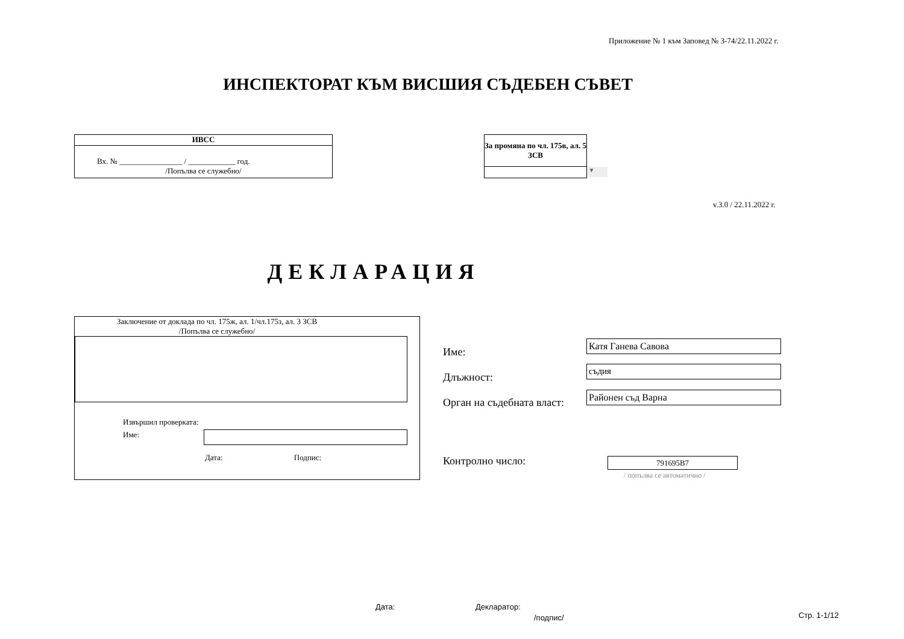Приложение № 1 към Заповед № З-74/22.11.2022 г.
ИНСПЕКТОРАТ КЪМ ВИСШИЯ СЪДЕБЕН СЪВЕТ
ИВСС
Вх. № ________________ / ____________ год.
/Попълва се служебно/
За промяна по чл. 175в, ал. 5 ЗСВ
▼
v.3.0 / 22.11.2022 г.
ДЕКЛАРАЦИЯ
Заключение от доклада по чл. 175ж, ал. 1/чл.175з, ал. 3 ЗСВ
/Попълва се служебно/
Извършил проверката:
Име:
Дата: Подпис:
Име:
Длъжност:
Орган на съдебната власт:
Катя Ганева Савова
съдия
Районен съд Варна
Контролно число: 791695B7
/ попълва се автоматично /
Дата: Декларатор:
/подпис/ Стр. 1-1/12